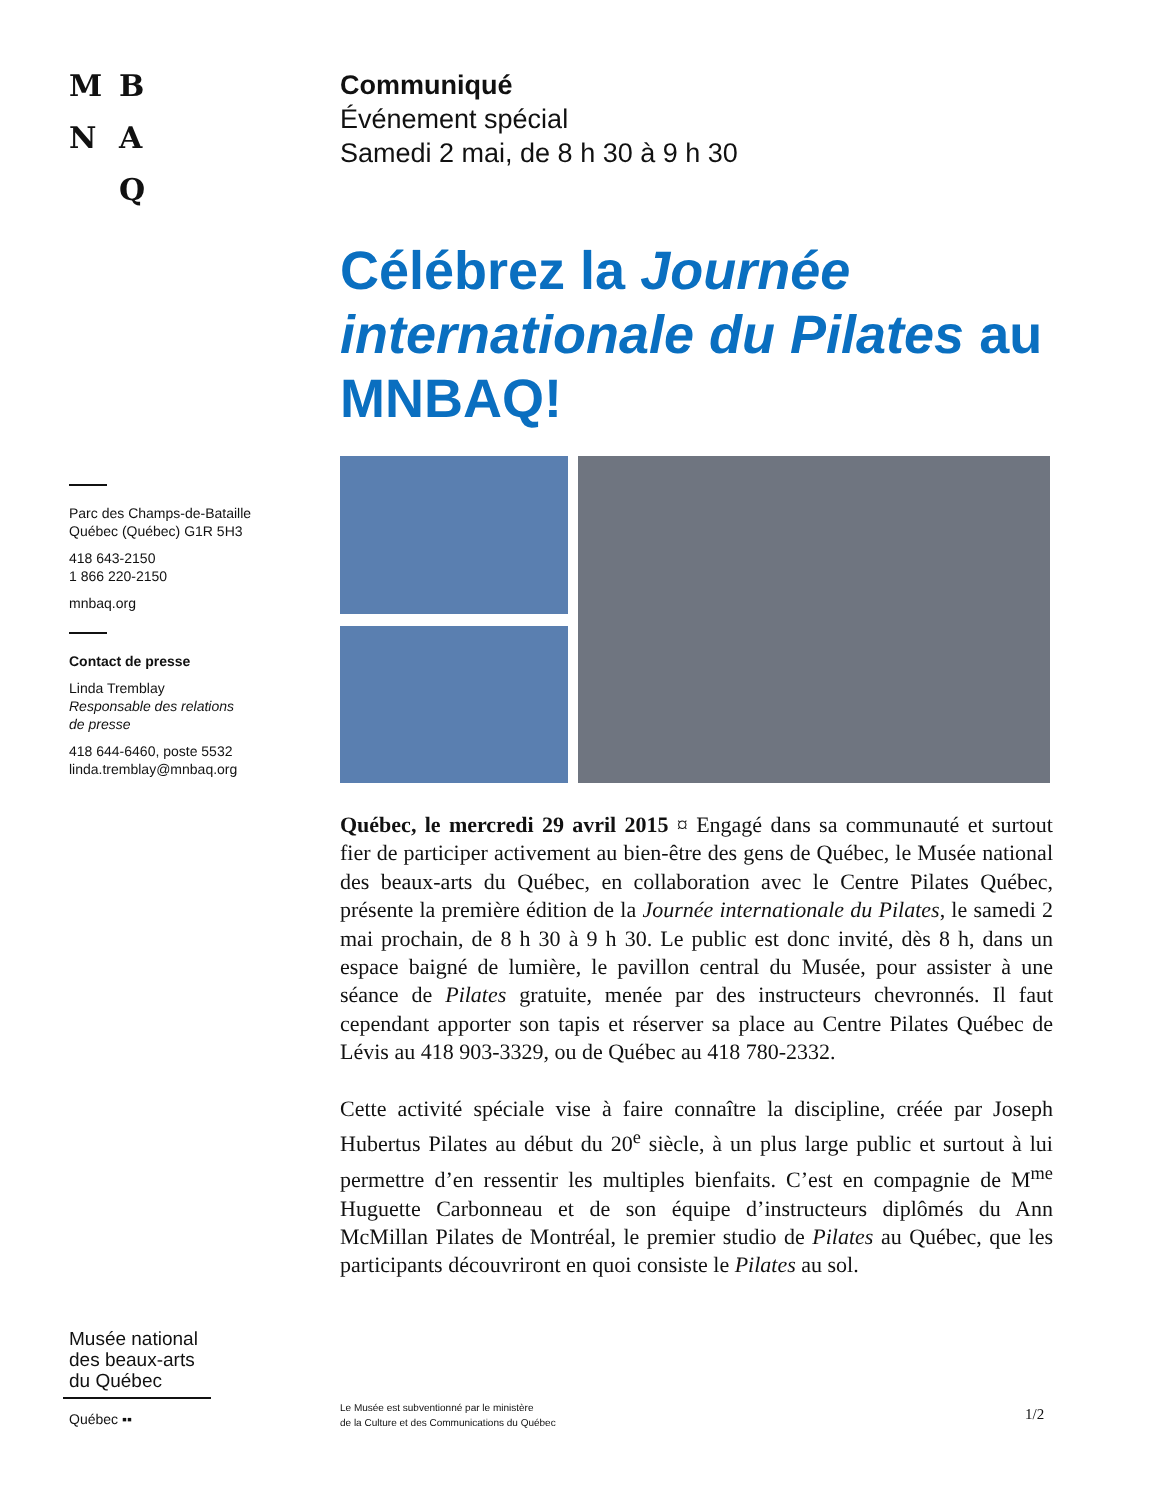MBNA Q
Parc des Champs-de-Bataille
Québec (Québec) G1R 5H3
418 643-2150
1 866 220-2150
mnbaq.org
Contact de presse
Linda Tremblay
Responsable des relations
de presse
418 644-6460, poste 5532
linda.tremblay@mnbaq.org
Communiqué
Événement spécial
Samedi 2 mai, de 8 h 30 à 9 h 30
Célébrez la Journée internationale du Pilates au MNBAQ!
Québec, le mercredi 29 avril 2015 ¤ Engagé dans sa communauté et surtout fier de participer activement au bien-être des gens de Québec, le Musée national des beaux-arts du Québec, en collaboration avec le Centre Pilates Québec, présente la première édition de la Journée internationale du Pilates, le samedi 2 mai prochain, de 8 h 30 à 9 h 30. Le public est donc invité, dès 8 h, dans un espace baigné de lumière, le pavillon central du Musée, pour assister à une séance de Pilates gratuite, menée par des instructeurs chevronnés. Il faut cependant apporter son tapis et réserver sa place au Centre Pilates Québec de Lévis au 418 903-3329, ou de Québec au 418 780-2332.
Cette activité spéciale vise à faire connaître la discipline, créée par Joseph Hubertus Pilates au début du 20<sup>e</sup> siècle, à un plus large public et surtout à lui permettre d’en ressentir les multiples bienfaits. C’est en compagnie de M<sup>me</sup> Huguette Carbonneau et de son équipe d’instructeurs diplômés du Ann McMillan Pilates de Montréal, le premier studio de Pilates au Québec, que les participants découvriront en quoi consiste le Pilates au sol.
Musée national
des beaux-arts
du Québec
Québec ▪▪
Le Musée est subventionné par le ministère
de la Culture et des Communications du Québec
1/2